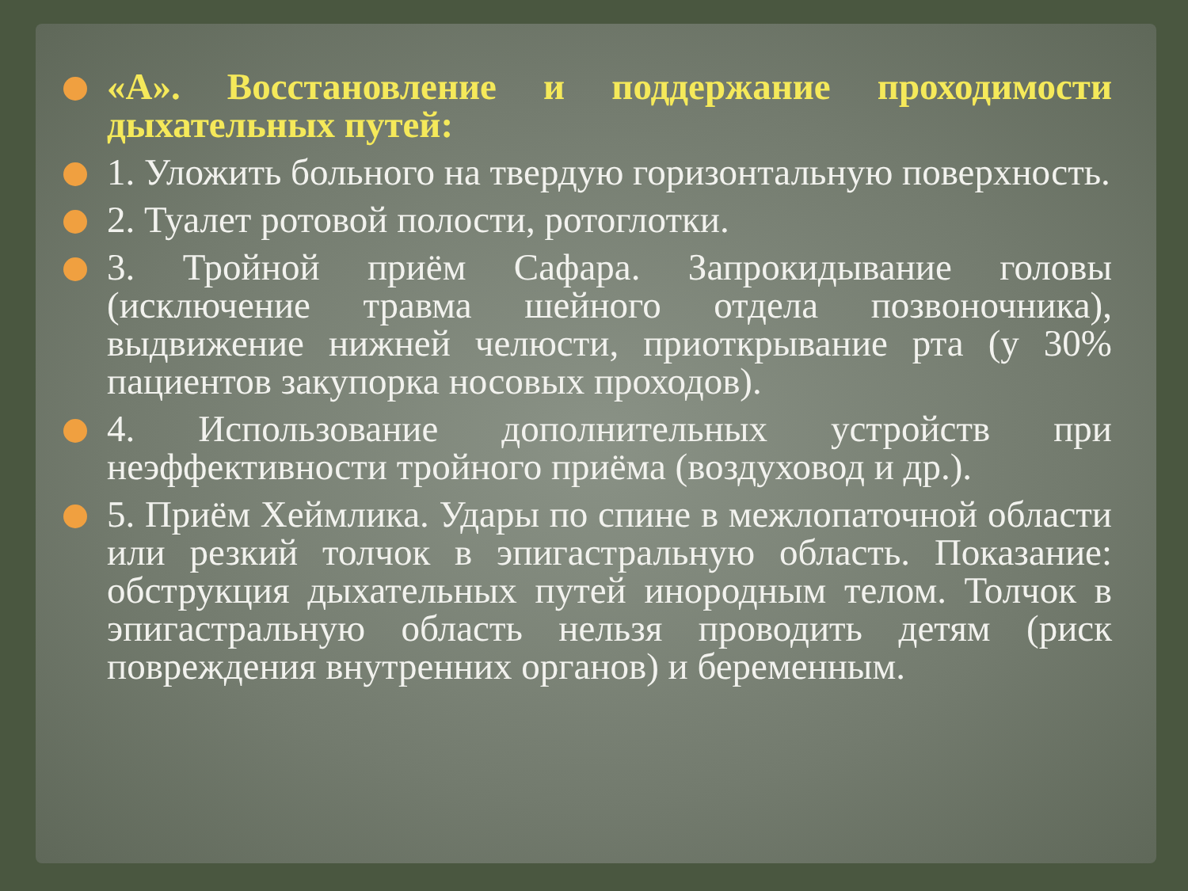«А». Восстановление и поддержание проходимости дыхательных путей:
1. Уложить больного на твердую горизонтальную поверхность.
2. Туалет ротовой полости, ротоглотки.
3. Тройной приём Сафара. Запрокидывание головы (исключение травма шейного отдела позвоночника), выдвижение нижней челюсти, приоткрывание рта (у 30% пациентов закупорка носовых проходов).
4. Использование дополнительных устройств при неэффективности тройного приёма (воздуховод и др.).
5. Приём Хеймлика. Удары по спине в межлопаточной области или резкий толчок в эпигастральную область. Показание: обструкция дыхательных путей инородным телом. Толчок в эпигастральную область нельзя проводить детям (риск повреждения внутренних органов) и беременным.